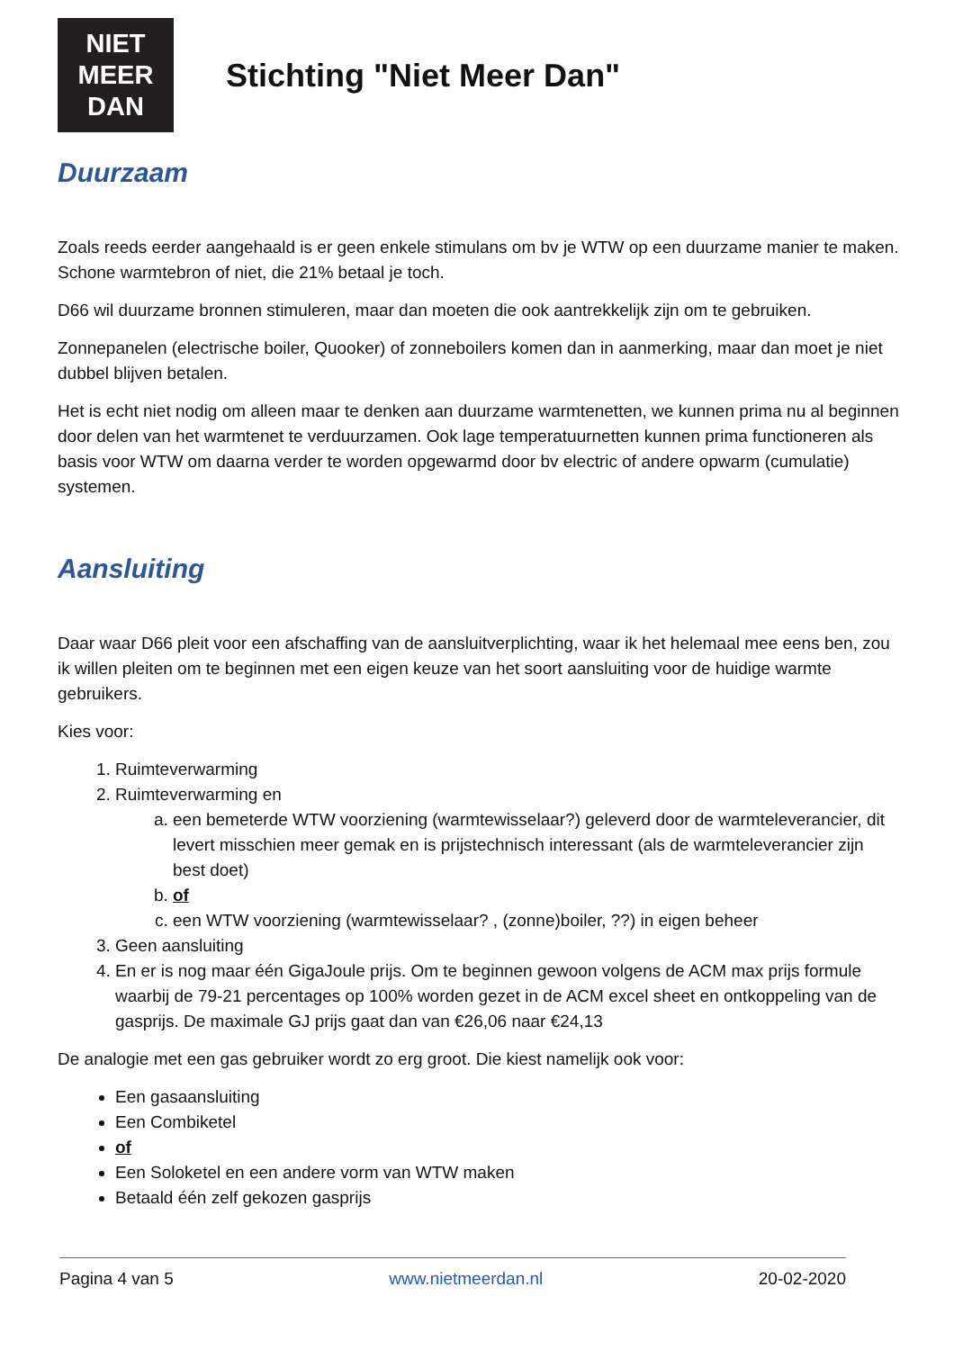NIET
MEER
DAN
Stichting "Niet Meer Dan"
Duurzaam
Zoals reeds eerder aangehaald is er geen enkele stimulans om bv je WTW op een duurzame manier te maken. Schone warmtebron of niet, die 21% betaal je toch.
D66 wil duurzame bronnen stimuleren, maar dan moeten die ook aantrekkelijk zijn om te gebruiken.
Zonnepanelen (electrische boiler, Quooker) of zonneboilers komen dan in aanmerking, maar dan moet je niet dubbel blijven betalen.
Het is echt niet nodig om alleen maar te denken aan duurzame warmtenetten, we kunnen prima nu al beginnen door delen van het warmtenet te verduurzamen. Ook lage temperatuurnetten kunnen prima functioneren als basis voor WTW om daarna verder te worden opgewarmd door bv electric of andere opwarm (cumulatie) systemen.
Aansluiting
Daar waar D66 pleit voor een afschaffing van de aansluitverplichting, waar ik het helemaal mee eens ben, zou ik willen pleiten om te beginnen met een eigen keuze van het soort aansluiting voor de huidige warmte gebruikers.
Kies voor:
1. Ruimteverwarming
2. Ruimteverwarming en
a. een bemeterde WTW voorziening (warmtewisselaar?) geleverd door de warmteleverancier, dit levert misschien meer gemak en is prijstechnisch interessant (als de warmteleverancier zijn best doet)
b. of
c. een WTW voorziening (warmtewisselaar? , (zonne)boiler, ??) in eigen beheer
3. Geen aansluiting
4. En er is nog maar één GigaJoule prijs. Om te beginnen gewoon volgens de ACM max prijs formule waarbij de 79-21 percentages op 100% worden gezet in de ACM excel sheet en ontkoppeling van de gasprijs. De maximale GJ prijs gaat dan van €26,06 naar €24,13
De analogie met een gas gebruiker wordt zo erg groot. Die kiest namelijk ook voor:
Een gasaansluiting
Een Combiketel
of
Een Soloketel en een andere vorm van WTW maken
Betaald één zelf gekozen gasprijs
Pagina 4 van 5 www.nietmeerdan.nl 20-02-2020